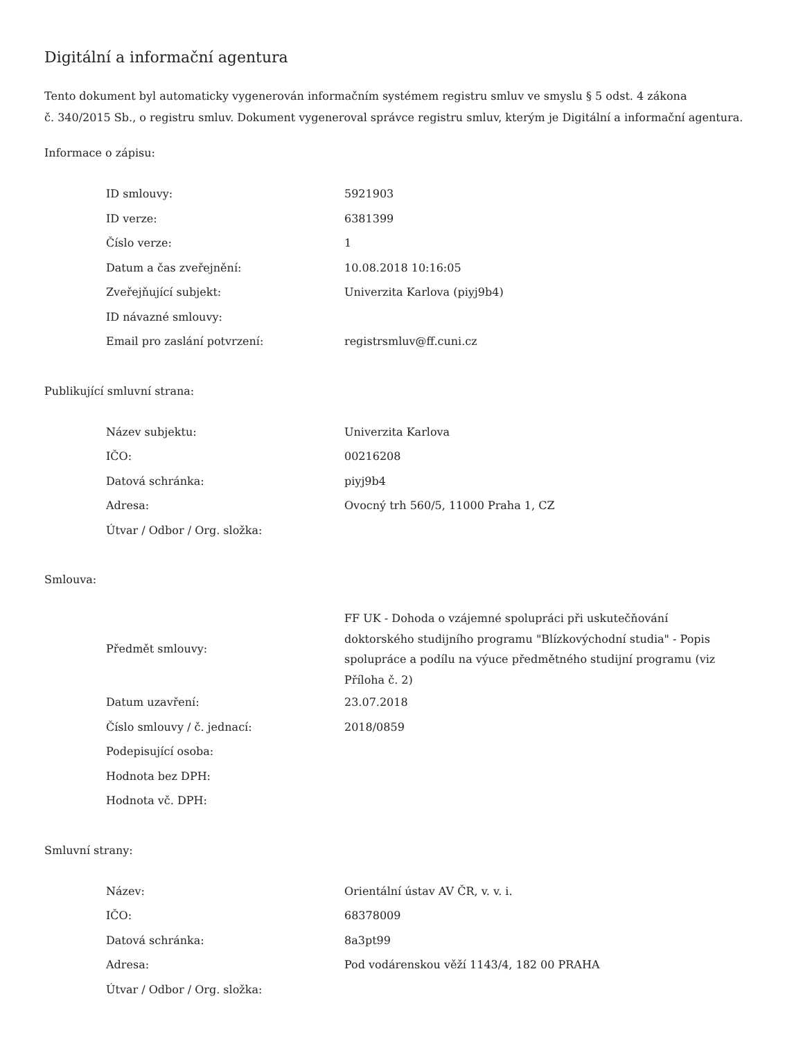Digitální a informační agentura
Tento dokument byl automaticky vygenerován informačním systémem registru smluv ve smyslu § 5 odst. 4 zákona
č. 340/2015 Sb., o registru smluv. Dokument vygeneroval správce registru smluv, kterým je Digitální a informační agentura.
Informace o zápisu:
| ID smlouvy: | 5921903 |
| ID verze: | 6381399 |
| Číslo verze: | 1 |
| Datum a čas zveřejnění: | 10.08.2018 10:16:05 |
| Zveřejňující subjekt: | Univerzita Karlova (piyj9b4) |
| ID návazné smlouvy: | |
| Email pro zaslání potvrzení: | registrsmluv@ff.cuni.cz |
Publikující smluvní strana:
| Název subjektu: | Univerzita Karlova |
| IČO: | 00216208 |
| Datová schránka: | piyj9b4 |
| Adresa: | Ovocný trh 560/5, 11000 Praha 1, CZ |
| Útvar / Odbor / Org. složka: | |
Smlouva:
| Předmět smlouvy: | FF UK - Dohoda o vzájemné spolupráci při uskutečňování doktorského studijního programu "Blízkovýchodní studia" - Popis spolupráce a podílu na výuce předmětného studijní programu (viz Příloha č. 2) |
| Datum uzavření: | 23.07.2018 |
| Číslo smlouvy / č. jednací: | 2018/0859 |
| Podepisující osoba: | |
| Hodnota bez DPH: | |
| Hodnota vč. DPH: | |
Smluvní strany:
| Název: | Orientální ústav AV ČR, v. v. i. |
| IČO: | 68378009 |
| Datová schránka: | 8a3pt99 |
| Adresa: | Pod vodárenskou věží 1143/4, 182 00 PRAHA |
| Útvar / Odbor / Org. složka: | |